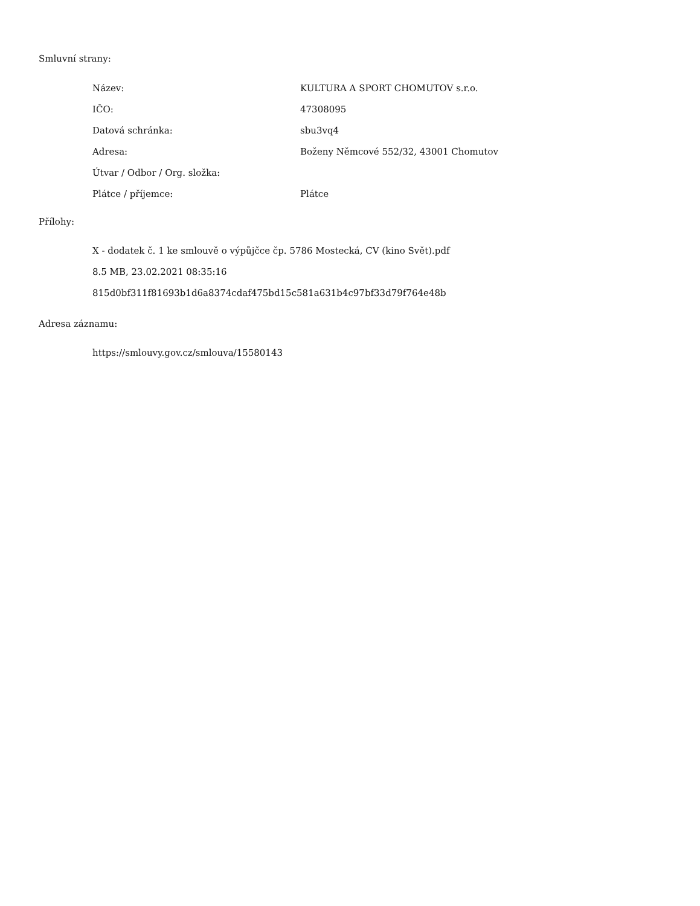Smluvní strany:
| Název: | KULTURA A SPORT CHOMUTOV s.r.o. |
| IČO: | 47308095 |
| Datová schránka: | sbu3vq4 |
| Adresa: | Boženy Němcové 552/32, 43001 Chomutov |
| Útvar / Odbor / Org. složka: | |
| Plátce / příjemce: | Plátce |
Přílohy:
X - dodatek č. 1 ke smlouvě o výpůjčce čp. 5786 Mostecká, CV (kino Svět).pdf
8.5 MB, 23.02.2021 08:35:16
815d0bf311f81693b1d6a8374cdaf475bd15c581a631b4c97bf33d79f764e48b
Adresa záznamu:
https://smlouvy.gov.cz/smlouva/15580143